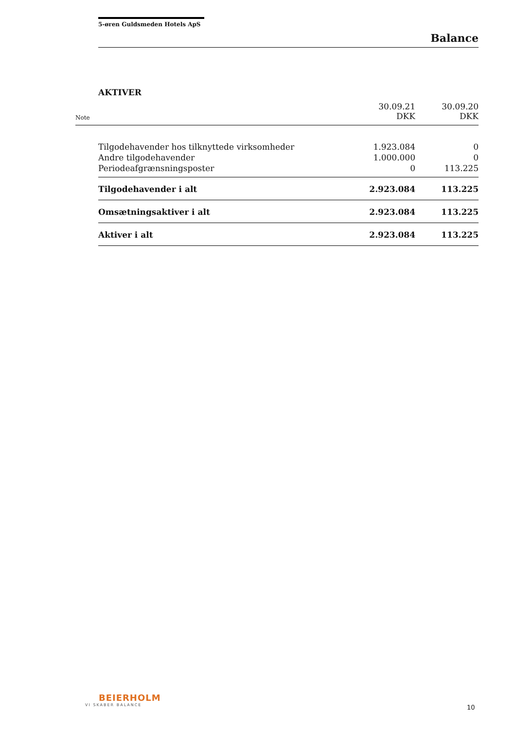5-øren Guldsmeden Hotels ApS
Balance
AKTIVER
| Note | | 30.09.21 DKK | 30.09.20 DKK |
| | Tilgodehavender hos tilknyttede virksomheder | 1.923.084 | 0 |
| | Andre tilgodehavender | 1.000.000 | 0 |
| | Periodeafgrænsningsposter | 0 | 113.225 |
| | Tilgodehavender i alt | 2.923.084 | 113.225 |
| | Omsætningsaktiver i alt | 2.923.084 | 113.225 |
| | Aktiver i alt | 2.923.084 | 113.225 |
BEIERHOLM
VI SKABER BALANCE
10